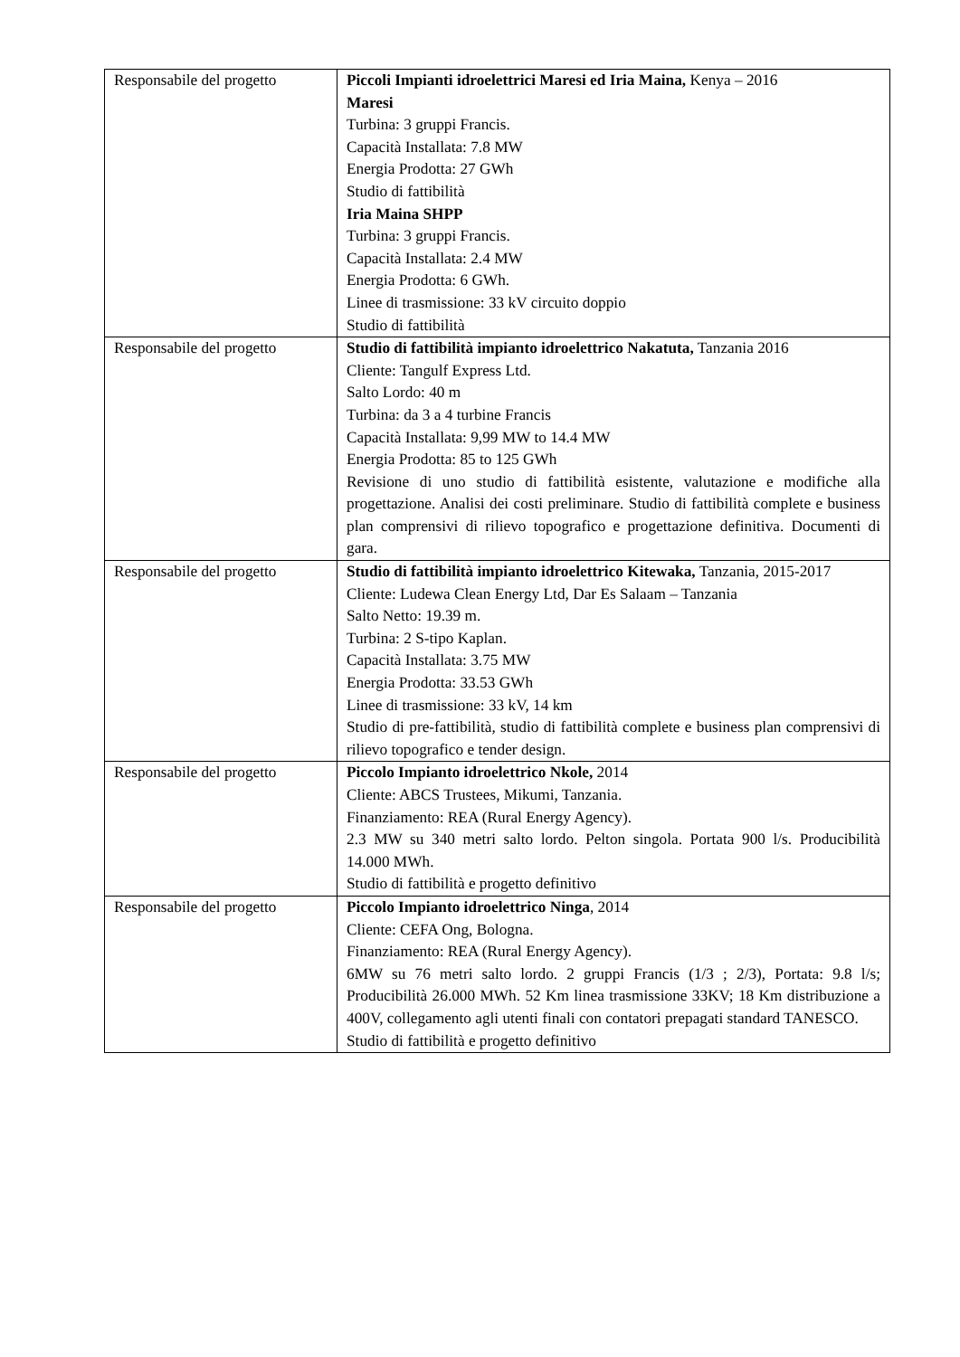| Responsabile del progetto | Piccoli Impianti idroelettrici Maresi ed Iria Maina, Kenya – 2016 Maresi Turbina: 3 gruppi Francis. Capacità Installata: 7.8 MW Energia Prodotta: 27 GWh Studio di fattibilità Iria Maina SHPP Turbina: 3 gruppi Francis. Capacità Installata: 2.4 MW Energia Prodotta: 6 GWh. Linee di trasmissione: 33 kV circuito doppio Studio di fattibilità |
| Responsabile del progetto | Studio di fattibilità impianto idroelettrico Nakatuta, Tanzania 2016 Cliente: Tangulf Express Ltd. Salto Lordo: 40 m Turbina: da 3 a 4 turbine Francis Capacità Installata: 9,99 MW to 14.4 MW Energia Prodotta: 85 to 125 GWh Revisione di uno studio di fattibilità esistente, valutazione e modifiche alla progettazione. Analisi dei costi preliminare. Studio di fattibilità complete e business plan comprensivi di rilievo topografico e progettazione definitiva. Documenti di gara. |
| Responsabile del progetto | Studio di fattibilità impianto idroelettrico Kitewaka, Tanzania, 2015-2017 Cliente: Ludewa Clean Energy Ltd, Dar Es Salaam – Tanzania Salto Netto: 19.39 m. Turbina: 2 S-tipo Kaplan. Capacità Installata: 3.75 MW Energia Prodotta: 33.53 GWh Linee di trasmissione: 33 kV, 14 km Studio di pre-fattibilità, studio di fattibilità complete e business plan comprensivi di rilievo topografico e tender design. |
| Responsabile del progetto | Piccolo Impianto idroelettrico Nkole, 2014 Cliente: ABCS Trustees, Mikumi, Tanzania. Finanziamento: REA (Rural Energy Agency). 2.3 MW su 340 metri salto lordo. Pelton singola. Portata 900 l/s. Producibilità 14.000 MWh. Studio di fattibilità e progetto definitivo |
| Responsabile del progetto | Piccolo Impianto idroelettrico Ninga , 2014 Cliente: CEFA Ong, Bologna. Finanziamento: REA (Rural Energy Agency). 6MW su 76 metri salto lordo. 2 gruppi Francis (1/3 ; 2/3), Portata: 9.8 l/s; Producibilità 26.000 MWh. 52 Km linea trasmissione 33KV; 18 Km distribuzione a 400V, collegamento agli utenti finali con contatori prepagati standard TANESCO. Studio di fattibilità e progetto definitivo |